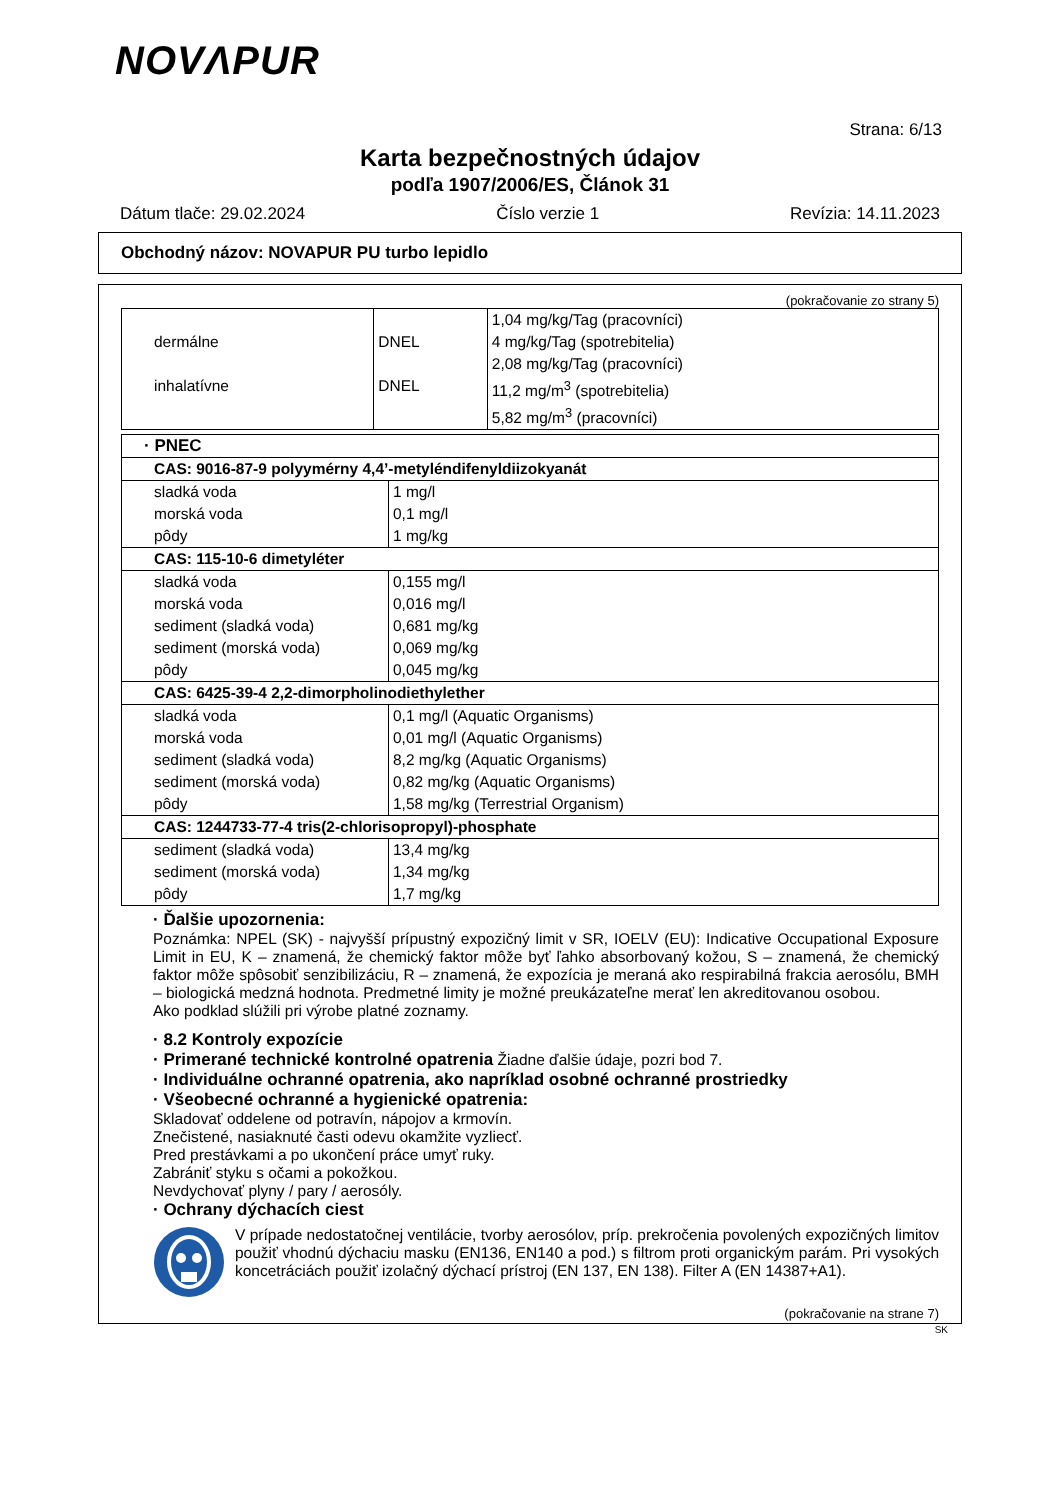NOVΛPUR
Strana: 6/13
Karta bezpečnostných údajov
podľa 1907/2006/ES, Článok 31
Dátum tlače: 29.02.2024 Číslo verzie 1 Revízia: 14.11.2023
Obchodný názov: NOVAPUR PU turbo lepidlo
(pokračovanie zo strany 5)
| dermálne | DNEL | 1,04 mg/kg/Tag (pracovníci) |
| | | 4 mg/kg/Tag (spotrebitelia) |
| inhalatívne | DNEL | 2,08 mg/kg/Tag (pracovníci) |
| | | 11,2 mg/m<sup>3</sup> (spotrebitelia) |
| | | 5,82 mg/m<sup>3</sup> (pracovníci) |
| · PNEC | |
| CAS: 9016-87-9 polyymérny 4,4’-metyléndifenyldiizokyanát | |
| sladká voda morská voda pôdy | 1 mg/l 0,1 mg/l 1 mg/kg |
| CAS: 115-10-6 dimetyléter | |
| sladká voda morská voda sediment (sladká voda) sediment (morská voda) pôdy | 0,155 mg/l 0,016 mg/l 0,681 mg/kg 0,069 mg/kg 0,045 mg/kg |
| CAS: 6425-39-4 2,2-dimorpholinodiethylether | |
| sladká voda morská voda sediment (sladká voda) sediment (morská voda) pôdy | 0,1 mg/l (Aquatic Organisms) 0,01 mg/l (Aquatic Organisms) 8,2 mg/kg (Aquatic Organisms) 0,82 mg/kg (Aquatic Organisms) 1,58 mg/kg (Terrestrial Organism) |
| CAS: 1244733-77-4 tris(2-chlorisopropyl)-phosphate | |
| sediment (sladká voda) sediment (morská voda) pôdy | 13,4 mg/kg 1,34 mg/kg 1,7 mg/kg |
· Ďalšie upozornenia:
Poznámka: NPEL (SK) - najvyšší prípustný expozičný limit v SR, IOELV (EU): Indicative Occupational Exposure Limit in EU, K – znamená, že chemický faktor môže byť ľahko absorbovaný kožou, S – znamená, že chemický faktor môže spôsobiť senzibilizáciu, R – znamená, že expozícia je meraná ako respirabilná frakcia aerosólu, BMH – biologická medzná hodnota. Predmetné limity je možné preukázateľne merať len akreditovanou osobou.
Ako podklad slúžili pri výrobe platné zoznamy.
· 8.2 Kontroly expozície
· Primerané technické kontrolné opatrenia Žiadne ďalšie údaje, pozri bod 7.
· Individuálne ochranné opatrenia, ako napríklad osobné ochranné prostriedky
· Všeobecné ochranné a hygienické opatrenia:
Skladovať oddelene od potravín, nápojov a krmovín.
Znečistené, nasiaknuté časti odevu okamžite vyzliecť.
Pred prestávkami a po ukončení práce umyť ruky.
Zabrániť styku s očami a pokožkou.
Nevdychovať plyny / pary / aerosóly.
· Ochrany dýchacích ciest
V prípade nedostatočnej ventilácie, tvorby aerosólov, príp. prekročenia povolených expozičných limitov použiť vhodnú dýchaciu masku (EN136, EN140 a pod.) s filtrom proti organickým parám. Pri vysokých koncetráciách použiť izolačný dýchací prístroj (EN 137, EN 138). Filter A (EN 14387+A1).
(pokračovanie na strane 7)
SK